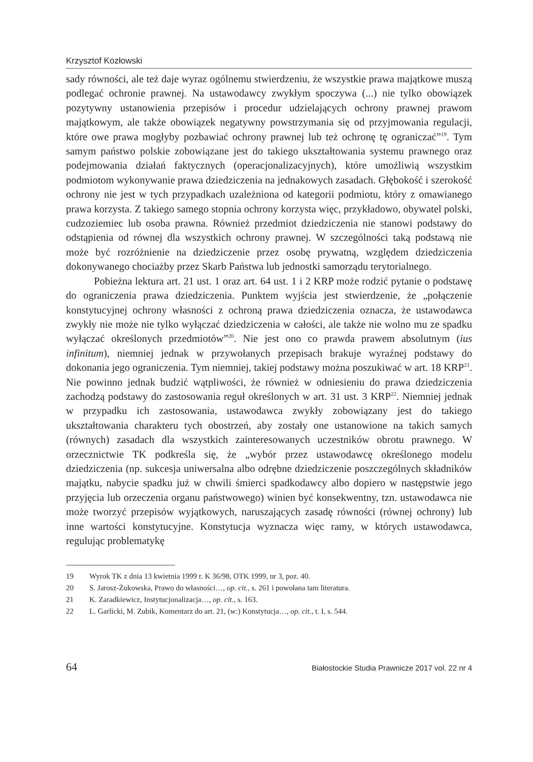Krzysztof Kozłowski
sady równości, ale też daje wyraz ogólnemu stwierdzeniu, że wszystkie prawa majątkowe muszą podlegać ochronie prawnej. Na ustawodawcy zwykłym spoczywa (...) nie tylko obowiązek pozytywny ustanowienia przepisów i procedur udzielających ochrony prawnej prawom majątkowym, ale także obowiązek negatywny powstrzymania się od przyjmowania regulacji, które owe prawa mogłyby pozbawiać ochrony prawnej lub też ochronę tę ograniczać”<sup>19</sup>. Tym samym państwo polskie zobowiązane jest do takiego ukształtowania systemu prawnego oraz podejmowania działań faktycznych (operacjonalizacyjnych), które umożliwią wszystkim podmiotom wykonywanie prawa dziedziczenia na jednakowych zasadach. Głębokość i szerokość ochrony nie jest w tych przypadkach uzależniona od kategorii podmiotu, który z omawianego prawa korzysta. Z takiego samego stopnia ochrony korzysta więc, przykładowo, obywatel polski, cudzoziemiec lub osoba prawna. Również przedmiot dziedziczenia nie stanowi podstawy do odstąpienia od równej dla wszystkich ochrony prawnej. W szczególności taką podstawą nie może być rozróżnienie na dziedziczenie przez osobę prywatną, względem dziedziczenia dokonywanego chociażby przez Skarb Państwa lub jednostki samorządu terytorialnego.
Pobieżna lektura art. 21 ust. 1 oraz art. 64 ust. 1 i 2 KRP może rodzić pytanie o podstawę do ograniczenia prawa dziedziczenia. Punktem wyjścia jest stwierdzenie, że „połączenie konstytucyjnej ochrony własności z ochroną prawa dziedziczenia oznacza, że ustawodawca zwykły nie może nie tylko wyłączać dziedziczenia w całości, ale także nie wolno mu ze spadku wyłączać określonych przedmiotów”<sup>20</sup>. Nie jest ono co prawda prawem absolutnym (ius infinitum), niemniej jednak w przywołanych przepisach brakuje wyraźnej podstawy do dokonania jego ograniczenia. Tym niemniej, takiej podstawy można poszukiwać w art. 18 KRP<sup>21</sup>. Nie powinno jednak budzić wątpliwości, że również w odniesieniu do prawa dziedziczenia zachodzą podstawy do zastosowania reguł określonych w art. 31 ust. 3 KRP<sup>22</sup>. Niemniej jednak w przypadku ich zastosowania, ustawodawca zwykły zobowiązany jest do takiego ukształtowania charakteru tych obostrzeń, aby zostały one ustanowione na takich samych (równych) zasadach dla wszystkich zainteresowanych uczestników obrotu prawnego. W orzecznictwie TK podkreśla się, że „wybór przez ustawodawcę określonego modelu dziedziczenia (np. sukcesja uniwersalna albo odrębne dziedziczenie poszczególnych składników majątku, nabycie spadku już w chwili śmierci spadkodawcy albo dopiero w następstwie jego przyjęcia lub orzeczenia organu państwowego) winien być konsekwentny, tzn. ustawodawca nie może tworzyć przepisów wyjątkowych, naruszających zasadę równości (równej ochrony) lub inne wartości konstytucyjne. Konstytucja wyznacza więc ramy, w których ustawodawca, regulując problematykę
19 Wyrok TK z dnia 13 kwietnia 1999 r. K 36/98, OTK 1999, nr 3, poz. 40.
20 S. Jarosz-Żukowska, Prawo do własności…, op. cit., s. 261 i powołana tam literatura.
21 K. Zaradkiewicz, Instytucjonalizacja…, op. cit., s. 163.
22 L. Garlicki, M. Zubik, Komentarz do art. 21, (w:) Konstytucja…, op. cit., t. I, s. 544.
64 Białostockie Studia Prawnicze 2017 vol. 22 nr 4